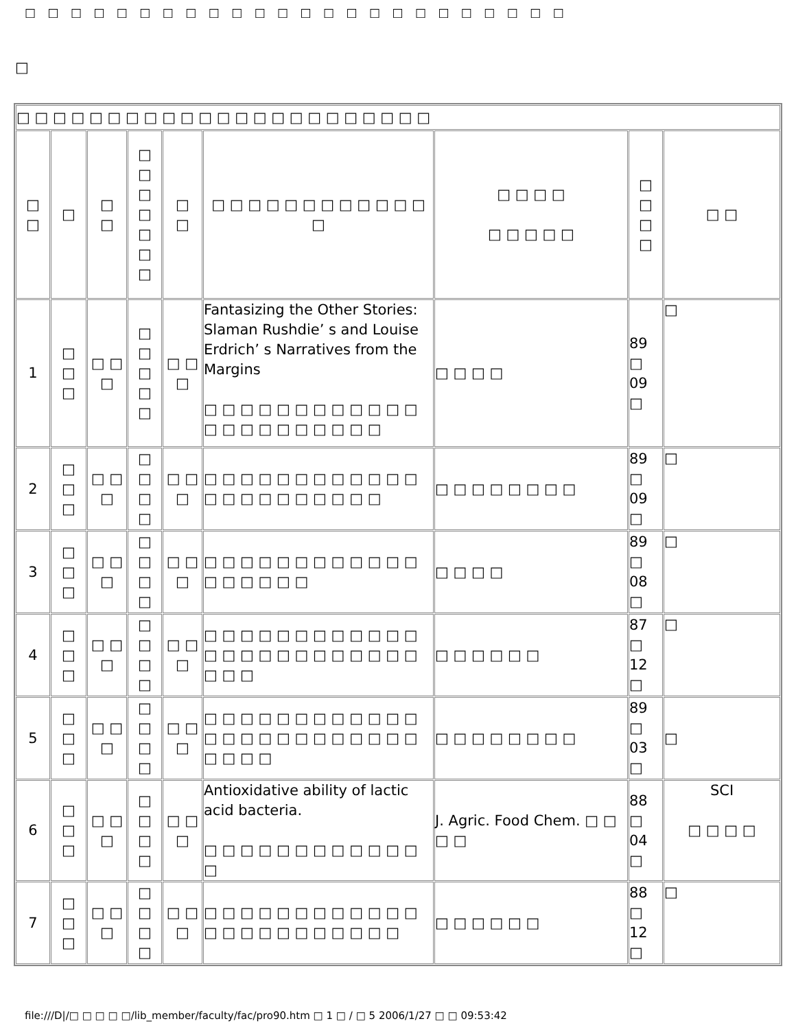□ □ □ □ □ □ □ □ □ □ □ □ □ □ □ □ □ □ □ □ □ □ □ □
□
| □ □ □ □ □ □ □ □ □ □ □ □ □ □ □ □ □ □ □ □ □ □ □ | | | | | | | | |
| □ □ | □ | □ □ | □ □ □ □ □ □ □ | □ □ | □ □ □ □ □ □ □ □ □ □ □ □ □ | □ □ □ □ □ □ □ □ □ | □ □ □ □ | □ □ |
| 1 | □ □ □ | □ □ □ | □ □ □ □ □ | □ □ □ | Fantasizing the Other Stories: Slaman Rushdie’ s and Louise Erdrich’ s Narratives from the Margins □ □ □ □ □ □ □ □ □ □ □ □ □ □ □ □ □ □ □ □ □ □ | □ □ □ □ | 89 □ 09 □ | □ |
| 2 | □ □ □ | □ □ □ | □ □ □ □ | □ □ □ | □ □ □ □ □ □ □ □ □ □ □ □ □ □ □ □ □ □ □ □ □ □ | □ □ □ □ □ □ □ □ | 89 □ 09 □ | □ |
| 3 | □ □ □ | □ □ □ | □ □ □ □ | □ □ □ | □ □ □ □ □ □ □ □ □ □ □ □ □ □ □ □ □ □ | □ □ □ □ | 89 □ 08 □ | □ |
| 4 | □ □ □ | □ □ □ | □ □ □ □ | □ □ □ | □ □ □ □ □ □ □ □ □ □ □ □ □ □ □ □ □ □ □ □ □ □ □ □ □ □ □ | □ □ □ □ □ □ | 87 □ 12 □ | □ |
| 5 | □ □ □ | □ □ □ | □ □ □ □ | □ □ □ | □ □ □ □ □ □ □ □ □ □ □ □ □ □ □ □ □ □ □ □ □ □ □ □ □ □ □ □ | □ □ □ □ □ □ □ □ | 89 □ 03 □ | □ |
| 6 | □ □ □ | □ □ □ | □ □ □ □ | □ □ □ | Antioxidative ability of lactic acid bacteria. □ □ □ □ □ □ □ □ □ □ □ □ □ | J. Agric. Food Chem. □ □ □ □ | 88 □ 04 □ | SCI □ □ □ □ |
| 7 | □ □ □ | □ □ □ | □ □ □ □ | □ □ □ | □ □ □ □ □ □ □ □ □ □ □ □ □ □ □ □ □ □ □ □ □ □ □ | □ □ □ □ □ □ | 88 □ 12 □ | □ |
file:///D|/□ □ □ □ □/lib_member/faculty/fac/pro90.htm □ 1 □ / □ 5 2006/1/27 □ □ 09:53:42